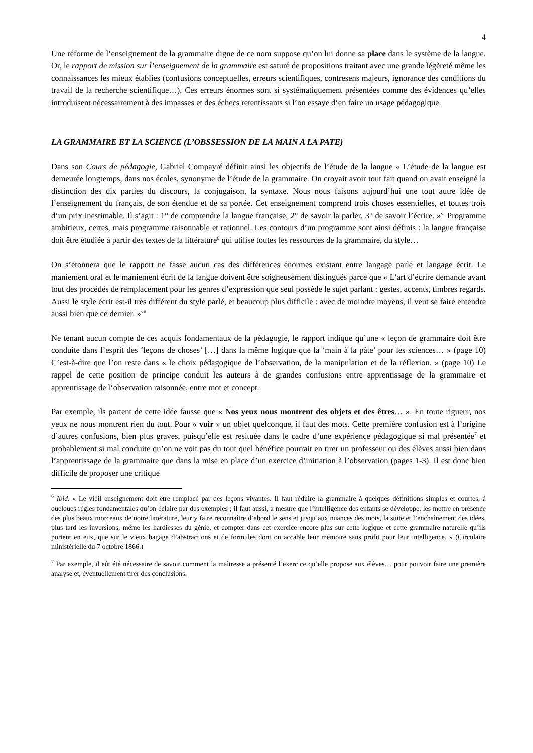4
Une réforme de l’enseignement de la grammaire digne de ce nom suppose qu’on lui donne sa place dans le système de la langue. Or, le rapport de mission sur l’enseignement de la grammaire est saturé de propositions traitant avec une grande légèreté même les connaissances les mieux établies (confusions conceptuelles, erreurs scientifiques, contresens majeurs, ignorance des conditions du travail de la recherche scientifique…). Ces erreurs énormes sont si systématiquement présentées comme des évidences qu’elles introduisent nécessairement à des impasses et des échecs retentissants si l’on essaye d’en faire un usage pédagogique.
LA GRAMMAIRE ET LA SCIENCE (L’OBSSESSION DE LA MAIN A LA PATE)
Dans son Cours de pédagogie, Gabriel Compayré définit ainsi les objectifs de l’étude de la langue « L’étude de la langue est demeurée longtemps, dans nos écoles, synonyme de l’étude de la grammaire. On croyait avoir tout fait quand on avait enseigné la distinction des dix parties du discours, la conjugaison, la syntaxe. Nous nous faisons aujourd’hui une tout autre idée de l’enseignement du français, de son étendue et de sa portée. Cet enseignement comprend trois choses essentielles, et toutes trois d’un prix inestimable. Il s’agit : 1° de comprendre la langue française, 2° de savoir la parler, 3° de savoir l’écrire. »<sup>vi</sup> Programme ambitieux, certes, mais programme raisonnable et rationnel. Les contours d’un programme sont ainsi définis : la langue française doit être étudiée à partir des textes de la littérature<sup>6</sup> qui utilise toutes les ressources de la grammaire, du style…
On s’étonnera que le rapport ne fasse aucun cas des différences énormes existant entre langage parlé et langage écrit. Le maniement oral et le maniement écrit de la langue doivent être soigneusement distingués parce que « L’art d’écrire demande avant tout des procédés de remplacement pour les genres d’expression que seul possède le sujet parlant : gestes, accents, timbres regards. Aussi le style écrit est-il très différent du style parlé, et beaucoup plus difficile : avec de moindre moyens, il veut se faire entendre aussi bien que ce dernier. »<sup>vii</sup>
Ne tenant aucun compte de ces acquis fondamentaux de la pédagogie, le rapport indique qu’une « leçon de grammaire doit être conduite dans l’esprit des ‘leçons de choses’ […] dans la même logique que la ‘main à la pâte’ pour les sciences… » (page 10) C’est-à-dire que l’on reste dans « le choix pédagogique de l’observation, de la manipulation et de la réflexion. » (page 10) Le rappel de cette position de principe conduit les auteurs à de grandes confusions entre apprentissage de la grammaire et apprentissage de l’observation raisonnée, entre mot et concept.
Par exemple, ils partent de cette idée fausse que « Nos yeux nous montrent des objets et des êtres… ». En toute rigueur, nos yeux ne nous montrent rien du tout. Pour « voir » un objet quelconque, il faut des mots. Cette première confusion est à l’origine d’autres confusions, bien plus graves, puisqu’elle est resituée dans le cadre d’une expérience pédagogique si mal présentée<sup>7</sup> et probablement si mal conduite qu’on ne voit pas du tout quel bénéfice pourrait en tirer un professeur ou des élèves aussi bien dans l’apprentissage de la grammaire que dans la mise en place d’un exercice d’initiation à l’observation (pages 1-3). Il est donc bien difficile de proposer une critique
<sup>6</sup> Ibid. « Le vieil enseignement doit être remplacé par des leçons vivantes. Il faut réduire la grammaire à quelques définitions simples et courtes, à quelques règles fondamentales qu’on éclaire par des exemples ; il faut aussi, à mesure que l’intelligence des enfants se développe, les mettre en présence des plus beaux morceaux de notre littérature, leur y faire reconnaître d’abord le sens et jusqu’aux nuances des mots, la suite et l’enchaînement des idées, plus tard les inversions, même les hardiesses du génie, et compter dans cet exercice encore plus sur cette logique et cette grammaire naturelle qu’ils portent en eux, que sur le vieux bagage d’abstractions et de formules dont on accable leur mémoire sans profit pour leur intelligence. » (Circulaire ministérielle du 7 octobre 1866.)
<sup>7</sup> Par exemple, il eût été nécessaire de savoir comment la maîtresse a présenté l’exercice qu’elle propose aux élèves… pour pouvoir faire une première analyse et, éventuellement tirer des conclusions.